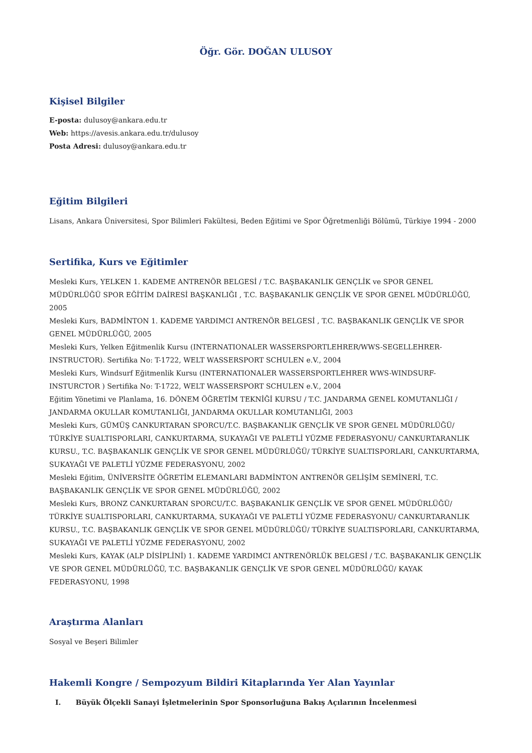Öğr. Gör. DOĞAN ULUSOY
Kişisel Bilgiler
E-posta: dulusoy@ankara.edu.tr
Web: https://avesis.ankara.edu.tr/dulusoy
Posta Adresi: dulusoy@ankara.edu.tr
Eğitim Bilgileri
Lisans, Ankara Üniversitesi, Spor Bilimleri Fakültesi, Beden Eğitimi ve Spor Öğretmenliği Bölümü, Türkiye 1994 - 2000
Sertifika, Kurs ve Eğitimler
Mesleki Kurs, YELKEN 1. KADEME ANTRENÖR BELGESİ / T.C. BAŞBAKANLIK GENÇLİK ve SPOR GENEL MÜDÜRLÜĞÜ SPOR EĞİTİM DAİRESİ BAŞKANLIĞI , T.C. BAŞBAKANLIK GENÇLİK VE SPOR GENEL MÜDÜRLÜĞÜ, 2005
Mesleki Kurs, BADMİNTON 1. KADEME YARDIMCI ANTRENÖR BELGESİ , T.C. BAŞBAKANLIK GENÇLİK VE SPOR GENEL MÜDÜRLÜĞÜ, 2005
Mesleki Kurs, Yelken Eğitmenlik Kursu (INTERNATIONALER WASSERSPORTLEHRER/WWS-SEGELLEHRER-INSTRUCTOR). Sertifika No: T-1722, WELT WASSERSPORT SCHULEN e.V., 2004
Mesleki Kurs, Windsurf Eğitmenlik Kursu (INTERNATIONALER WASSERSPORTLEHRER WWS-WINDSURF-INSTURCTOR ) Sertifika No: T-1722, WELT WASSERSPORT SCHULEN e.V., 2004
Eğitim Yönetimi ve Planlama, 16. DÖNEM ÖĞRETİM TEKNİĞİ KURSU / T.C. JANDARMA GENEL KOMUTANLIĞI / JANDARMA OKULLAR KOMUTANLIĞI, JANDARMA OKULLAR KOMUTANLIĞI, 2003
Mesleki Kurs, GÜMÜŞ CANKURTARAN SPORCU/T.C. BAŞBAKANLIK GENÇLİK VE SPOR GENEL MÜDÜRLÜĞÜ/ TÜRKİYE SUALTISPORLARI, CANKURTARMA, SUKAYAĞI VE PALETLİ YÜZME FEDERASYONU/ CANKURTARANLIK KURSU., T.C. BAŞBAKANLIK GENÇLİK VE SPOR GENEL MÜDÜRLÜĞÜ/ TÜRKİYE SUALTISPORLARI, CANKURTARMA, SUKAYAĞI VE PALETLİ YÜZME FEDERASYONU, 2002
Mesleki Eğitim, ÜNİVERSİTE ÖĞRETİM ELEMANLARI BADMİNTON ANTRENÖR GELİŞİM SEMİNERİ, T.C. BAŞBAKANLIK GENÇLİK VE SPOR GENEL MÜDÜRLÜĞÜ, 2002
Mesleki Kurs, BRONZ CANKURTARAN SPORCU/T.C. BAŞBAKANLIK GENÇLİK VE SPOR GENEL MÜDÜRLÜĞÜ/ TÜRKİYE SUALTISPORLARI, CANKURTARMA, SUKAYAĞI VE PALETLİ YÜZME FEDERASYONU/ CANKURTARANLIK KURSU., T.C. BAŞBAKANLIK GENÇLİK VE SPOR GENEL MÜDÜRLÜĞÜ/ TÜRKİYE SUALTISPORLARI, CANKURTARMA, SUKAYAĞI VE PALETLİ YÜZME FEDERASYONU, 2002
Mesleki Kurs, KAYAK (ALP DİSİPLİNİ) 1. KADEME YARDIMCI ANTRENÖRLÜK BELGESİ / T.C. BAŞBAKANLIK GENÇLİK VE SPOR GENEL MÜDÜRLÜĞÜ, T.C. BAŞBAKANLIK GENÇLİK VE SPOR GENEL MÜDÜRLÜĞÜ/ KAYAK FEDERASYONU, 1998
Araştırma Alanları
Sosyal ve Beşeri Bilimler
Hakemli Kongre / Sempozyum Bildiri Kitaplarında Yer Alan Yayınlar
I. Büyük Ölçekli Sanayi İşletmelerinin Spor Sponsorluğuna Bakış Açılarının İncelenmesi